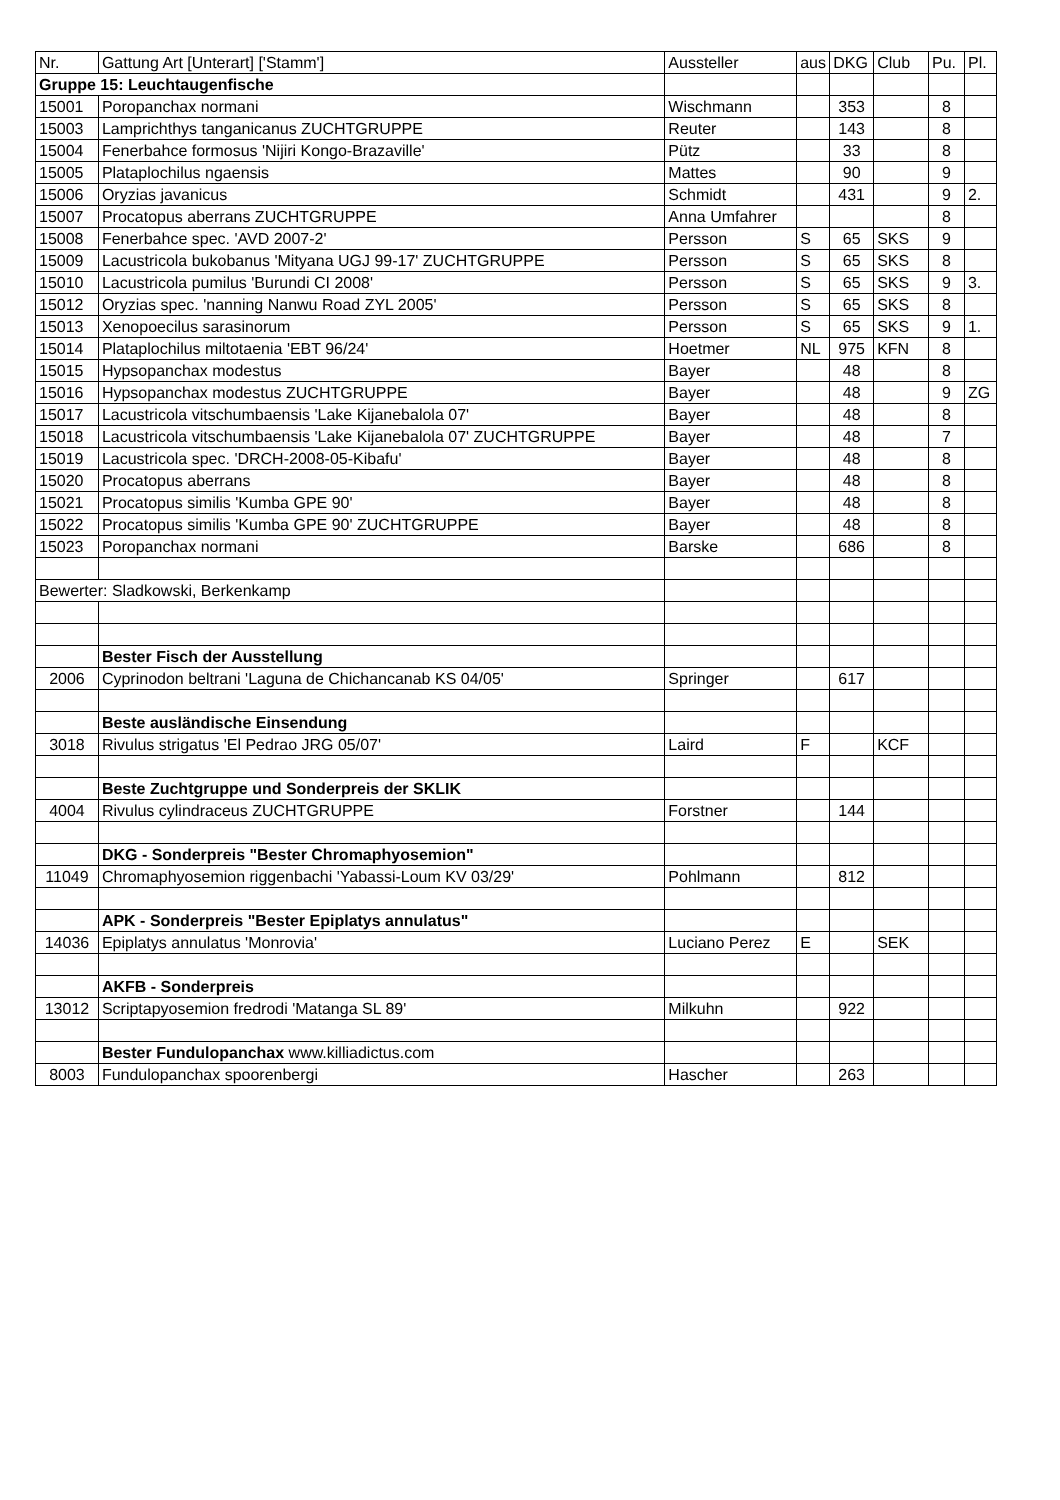| Nr. | Gattung Art [Unterart] ['Stamm'] | Aussteller | aus | DKG | Club | Pu. | Pl. |
| Gruppe 15: Leuchtaugenfische | | | | | | | |
| 15001 | Poropanchax normani | Wischmann | | 353 | | 8 | |
| 15003 | Lamprichthys tanganicanus ZUCHTGRUPPE | Reuter | | 143 | | 8 | |
| 15004 | Fenerbahce formosus 'Nijiri Kongo-Brazaville' | Pütz | | 33 | | 8 | |
| 15005 | Plataplochilus ngaensis | Mattes | | 90 | | 9 | |
| 15006 | Oryzias javanicus | Schmidt | | 431 | | 9 | 2. |
| 15007 | Procatopus aberrans ZUCHTGRUPPE | Anna Umfahrer | | | | 8 | |
| 15008 | Fenerbahce spec. 'AVD 2007-2' | Persson | S | 65 | SKS | 9 | |
| 15009 | Lacustricola bukobanus 'Mityana UGJ 99-17' ZUCHTGRUPPE | Persson | S | 65 | SKS | 8 | |
| 15010 | Lacustricola pumilus 'Burundi CI 2008' | Persson | S | 65 | SKS | 9 | 3. |
| 15012 | Oryzias spec. 'nanning Nanwu Road ZYL 2005' | Persson | S | 65 | SKS | 8 | |
| 15013 | Xenopoecilus sarasinorum | Persson | S | 65 | SKS | 9 | 1. |
| 15014 | Plataplochilus miltotaenia 'EBT 96/24' | Hoetmer | NL | 975 | KFN | 8 | |
| 15015 | Hypsopanchax modestus | Bayer | | 48 | | 8 | |
| 15016 | Hypsopanchax modestus ZUCHTGRUPPE | Bayer | | 48 | | 9 | ZG |
| 15017 | Lacustricola vitschumbaensis 'Lake Kijanebalola 07' | Bayer | | 48 | | 8 | |
| 15018 | Lacustricola vitschumbaensis 'Lake Kijanebalola 07' ZUCHTGRUPPE | Bayer | | 48 | | 7 | |
| 15019 | Lacustricola spec. 'DRCH-2008-05-Kibafu' | Bayer | | 48 | | 8 | |
| 15020 | Procatopus aberrans | Bayer | | 48 | | 8 | |
| 15021 | Procatopus similis 'Kumba GPE 90' | Bayer | | 48 | | 8 | |
| 15022 | Procatopus similis 'Kumba GPE 90' ZUCHTGRUPPE | Bayer | | 48 | | 8 | |
| 15023 | Poropanchax normani | Barske | | 686 | | 8 | |
| Bewerter: Sladkowski, Berkenkamp | | | | | | | |
| | Bester Fisch der Ausstellung | | | | | | |
| 2006 | Cyprinodon beltrani 'Laguna de Chichancanab KS 04/05' | Springer | | 617 | | | |
| | Beste ausländische Einsendung | | | | | | |
| 3018 | Rivulus strigatus 'El Pedrao JRG 05/07' | Laird | F | | KCF | | |
| | Beste Zuchtgruppe und Sonderpreis der SKLIK | | | | | | |
| 4004 | Rivulus cylindraceus ZUCHTGRUPPE | Forstner | | 144 | | | |
| | DKG - Sonderpreis "Bester Chromaphyosemion" | | | | | | |
| 11049 | Chromaphyosemion riggenbachi 'Yabassi-Loum KV 03/29' | Pohlmann | | 812 | | | |
| | APK - Sonderpreis "Bester Epiplatys annulatus" | | | | | | |
| 14036 | Epiplatys annulatus 'Monrovia' | Luciano Perez | E | | SEK | | |
| | AKFB - Sonderpreis | | | | | | |
| 13012 | Scriptapyosemion fredrodi 'Matanga SL 89' | Milkuhn | | 922 | | | |
| | Bester Fundulopanchax www.killiadictus.com | | | | | | |
| 8003 | Fundulopanchax spoorenbergi | Hascher | | 263 | | | |